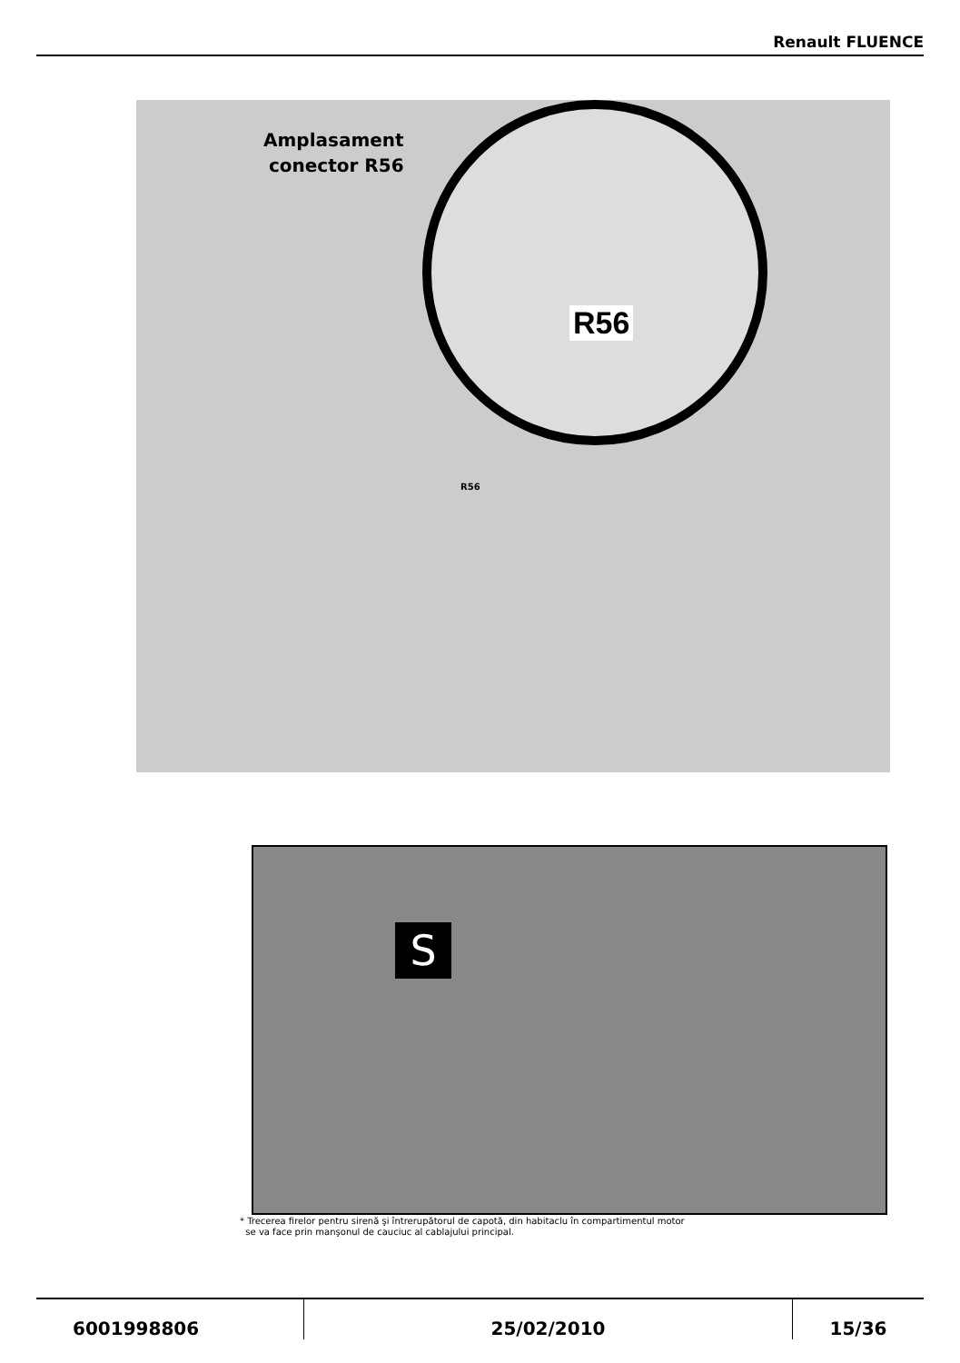Renault FLUENCE
Amplasament
conector R56
R56
R56
S
* Trecerea firelor pentru sirenă şi întrerupătorul de capotă, din habitaclu în compartimentul motor
se va face prin manşonul de cauciuc al cablajului principal.
6001998806 25/02/2010 15/36